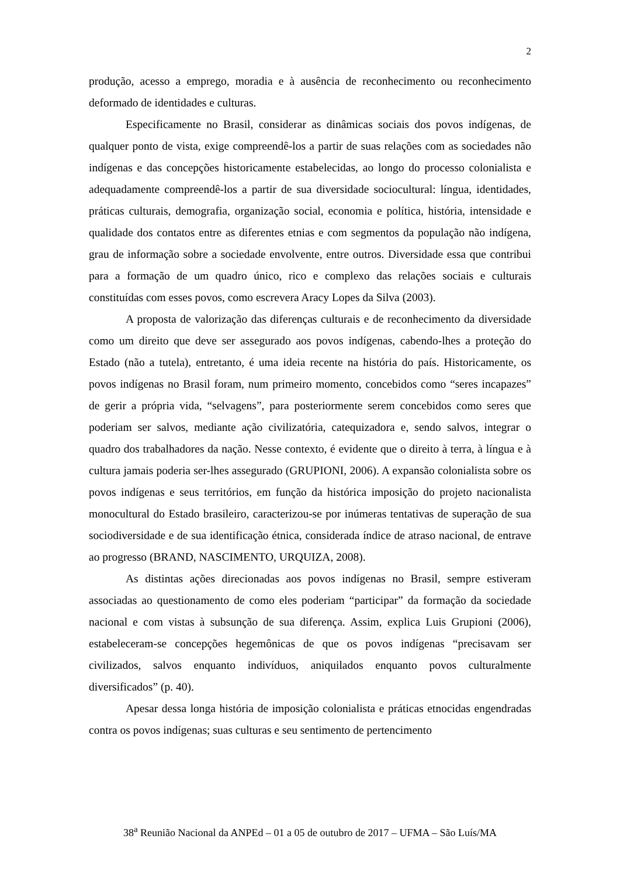2
produção, acesso a emprego, moradia e à ausência de reconhecimento ou reconhecimento deformado de identidades e culturas.
Especificamente no Brasil, considerar as dinâmicas sociais dos povos indígenas, de qualquer ponto de vista, exige compreendê-los a partir de suas relações com as sociedades não indígenas e das concepções historicamente estabelecidas, ao longo do processo colonialista e adequadamente compreendê-los a partir de sua diversidade sociocultural: língua, identidades, práticas culturais, demografia, organização social, economia e política, história, intensidade e qualidade dos contatos entre as diferentes etnias e com segmentos da população não indígena, grau de informação sobre a sociedade envolvente, entre outros. Diversidade essa que contribui para a formação de um quadro único, rico e complexo das relações sociais e culturais constituídas com esses povos, como escrevera Aracy Lopes da Silva (2003).
A proposta de valorização das diferenças culturais e de reconhecimento da diversidade como um direito que deve ser assegurado aos povos indígenas, cabendo-lhes a proteção do Estado (não a tutela), entretanto, é uma ideia recente na história do país. Historicamente, os povos indígenas no Brasil foram, num primeiro momento, concebidos como “seres incapazes” de gerir a própria vida, “selvagens”, para posteriormente serem concebidos como seres que poderiam ser salvos, mediante ação civilizatória, catequizadora e, sendo salvos, integrar o quadro dos trabalhadores da nação. Nesse contexto, é evidente que o direito à terra, à língua e à cultura jamais poderia ser-lhes assegurado (GRUPIONI, 2006). A expansão colonialista sobre os povos indígenas e seus territórios, em função da histórica imposição do projeto nacionalista monocultural do Estado brasileiro, caracterizou-se por inúmeras tentativas de superação de sua sociodiversidade e de sua identificação étnica, considerada índice de atraso nacional, de entrave ao progresso (BRAND, NASCIMENTO, URQUIZA, 2008).
As distintas ações direcionadas aos povos indígenas no Brasil, sempre estiveram associadas ao questionamento de como eles poderiam “participar” da formação da sociedade nacional e com vistas à subsunção de sua diferença. Assim, explica Luis Grupioni (2006), estabeleceram-se concepções hegemônicas de que os povos indígenas “precisavam ser civilizados, salvos enquanto indivíduos, aniquilados enquanto povos culturalmente diversificados” (p. 40).
Apesar dessa longa história de imposição colonialista e práticas etnocidas engendradas contra os povos indígenas; suas culturas e seu sentimento de pertencimento
38<sup>a</sup> Reunião Nacional da ANPEd – 01 a 05 de outubro de 2017 – UFMA – São Luís/MA